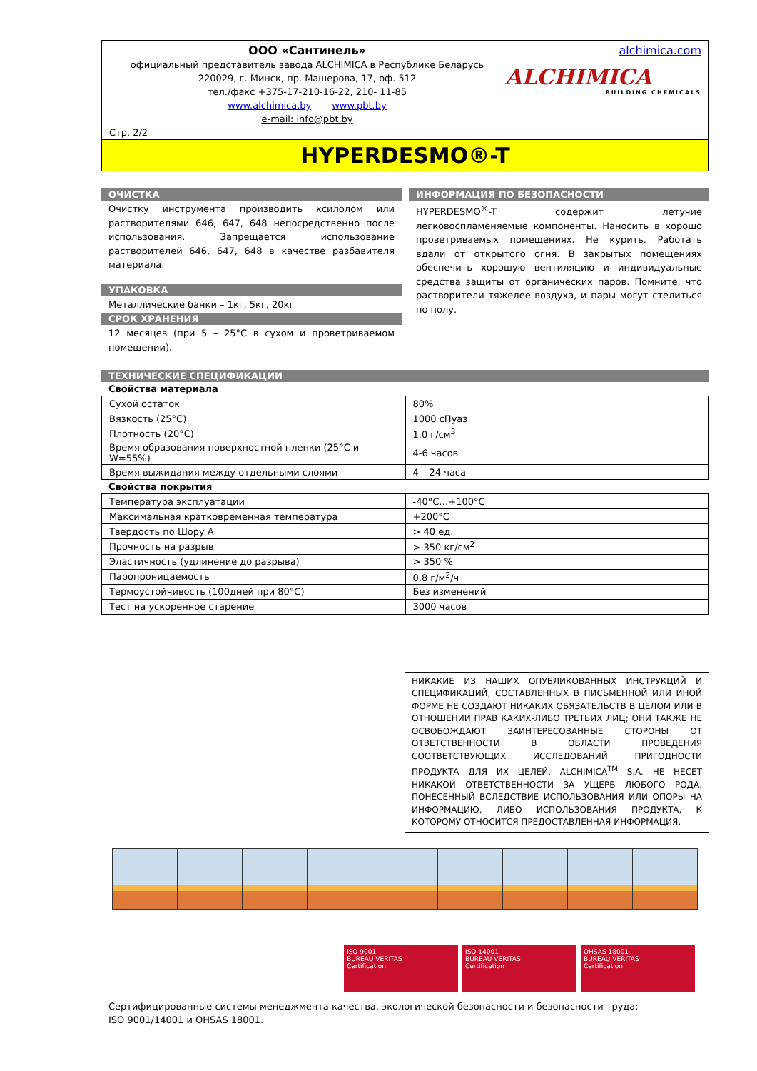ООО «Сантинель»
официальный представитель завода ALCHIMICA в Республике Беларусь
220029, г. Минск, пр. Машерова, 17, оф. 512
тел./факс +375-17-210-16-22, 210- 11-85
www.alchimica.by www.pbt.by
e-mail: info@pbt.by
Стр. 2/2
alchimica.com
ALCHIMICA
BUILDING CHEMICALS
HYPERDESMO®-T
ОЧИСТКА
Очистку инструмента производить ксилолом или растворителями 646, 647, 648 непосредственно после использования. Запрещается использование растворителей 646, 647, 648 в качестве разбавителя материала.
УПАКОВКА
Металлические банки – 1кг, 5кг, 20кг
СРОК ХРАНЕНИЯ
12 месяцев (при 5 – 25°С в сухом и проветриваемом помещении).
ИНФОРМАЦИЯ ПО БЕЗОПАСНОСТИ
HYPERDESMO<sup>®</sup>-T содержит летучие легковоспламеняемые компоненты. Наносить в хорошо проветриваемых помещениях. Не курить. Работать вдали от открытого огня. В закрытых помещениях обеспечить хорошую вентиляцию и индивидуальные средства защиты от органических паров. Помните, что растворители тяжелее воздуха, и пары могут стелиться по полу.
ТЕХНИЧЕСКИЕ СПЕЦИФИКАЦИИ
Свойства материала
| Сухой остаток | 80% |
| Вязкость (25°С) | 1000 сПуаз |
| Плотность (20°С) | 1,0 г/см<sup>3</sup> |
| Время образования поверхностной пленки (25°С и W=55%) | 4-6 часов |
| Время выжидания между отдельными слоями | 4 – 24 часа |
Свойства покрытия
| Температура эксплуатации | -40°С…+100°С |
| Максимальная кратковременная температура | +200°С |
| Твердость по Шору А | > 40 ед. |
| Прочность на разрыв | > 350 кг/см<sup>2</sup> |
| Эластичность (удлинение до разрыва) | > 350 % |
| Паропроницаемость | 0,8 г/м<sup>2</sup>/ч |
| Термоустойчивость (100дней при 80°С) | Без изменений |
| Тест на ускоренное старение | 3000 часов |
НИКАКИЕ ИЗ НАШИХ ОПУБЛИКОВАННЫХ ИНСТРУКЦИЙ И СПЕЦИФИКАЦИЙ, СОСТАВЛЕННЫХ В ПИСЬМЕННОЙ ИЛИ ИНОЙ ФОРМЕ НЕ СОЗДАЮТ НИКАКИХ ОБЯЗАТЕЛЬСТВ В ЦЕЛОМ ИЛИ В ОТНОШЕНИИ ПРАВ КАКИХ-ЛИБО ТРЕТЬИХ ЛИЦ; ОНИ ТАКЖЕ НЕ ОСВОБОЖДАЮТ ЗАИНТЕРЕСОВАННЫЕ СТОРОНЫ ОТ ОТВЕТСТВЕННОСТИ В ОБЛАСТИ ПРОВЕДЕНИЯ СООТВЕТСТВУЮЩИХ ИССЛЕДОВАНИЙ ПРИГОДНОСТИ ПРОДУКТА ДЛЯ ИХ ЦЕЛЕЙ. ALCHIMICA<sup>TM</sup> S.A. НЕ НЕСЕТ НИКАКОЙ ОТВЕТСТВЕННОСТИ ЗА УЩЕРБ ЛЮБОГО РОДА, ПОНЕСЕННЫЙ ВСЛЕДСТВИЕ ИСПОЛЬЗОВАНИЯ ИЛИ ОПОРЫ НА ИНФОРМАЦИЮ, ЛИБО ИСПОЛЬЗОВАНИЯ ПРОДУКТА, К КОТОРОМУ ОТНОСИТСЯ ПРЕДОСТАВЛЕННАЯ ИНФОРМАЦИЯ.
ISO 9001
BUREAU VERITAS
Certification
ISO 14001
BUREAU VERITAS
Certification
OHSAS 18001
BUREAU VERITAS
Certification
Сертифицированные системы менеджмента качества, экологической безопасности и безопасности труда:
ISO 9001/14001 и OHSAS 18001.